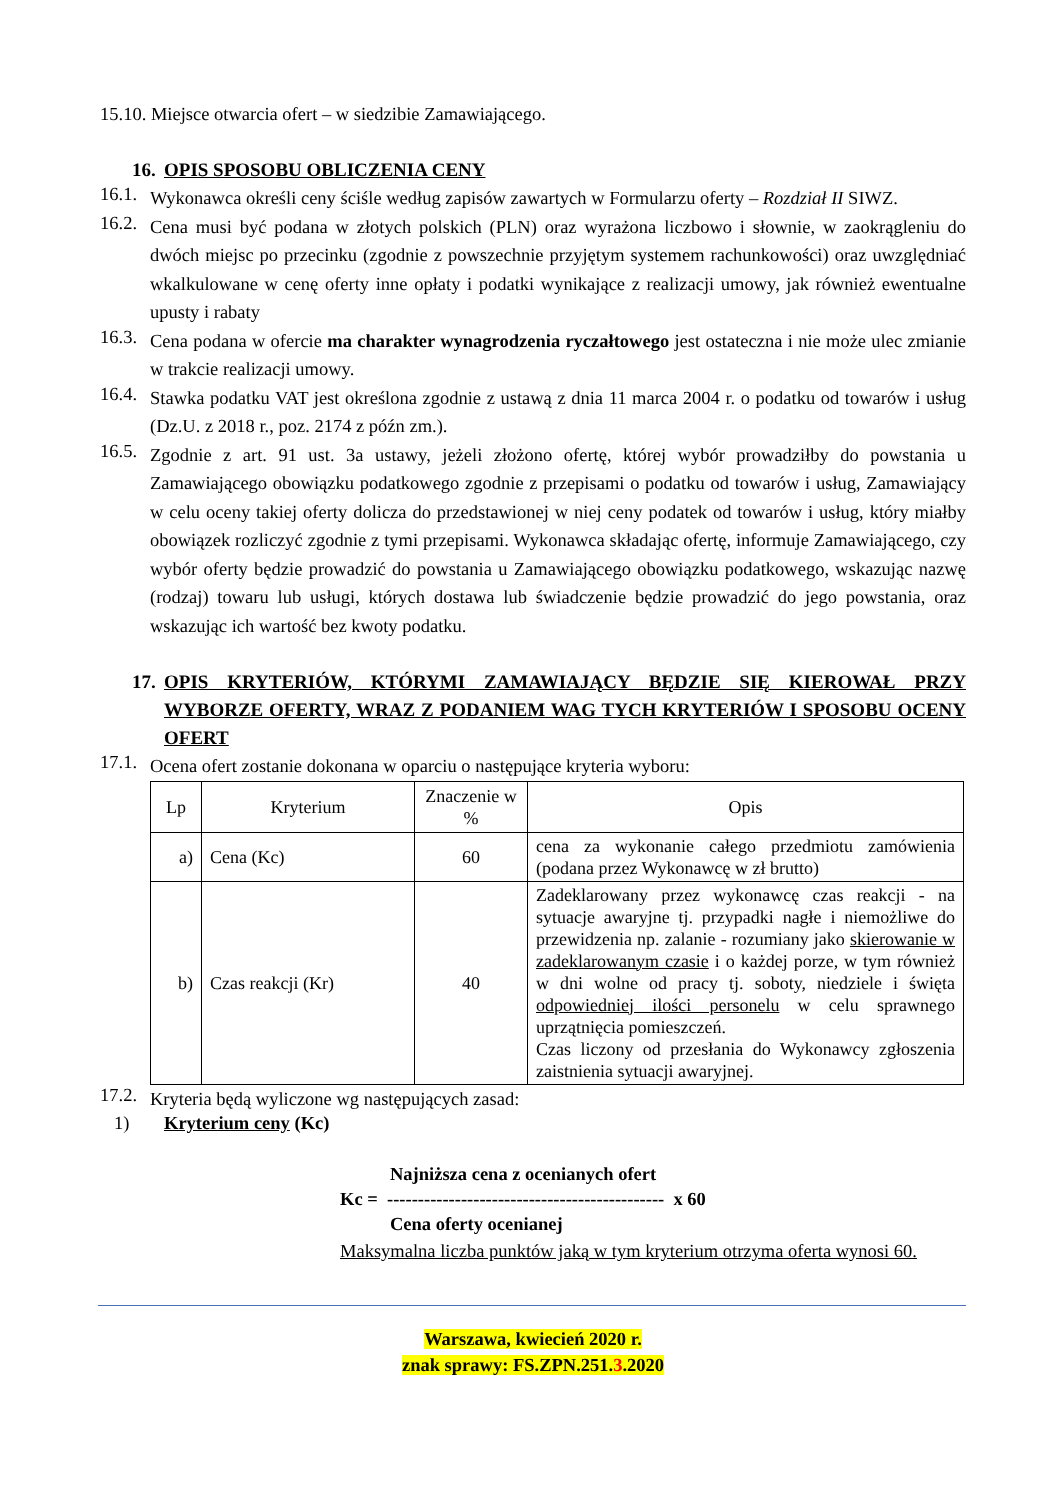15.10. Miejsce otwarcia ofert – w siedzibie Zamawiającego.
16. OPIS SPOSOBU OBLICZENIA CENY
16.1. Wykonawca określi ceny ściśle według zapisów zawartych w Formularzu oferty – Rozdział II SIWZ.
16.2. Cena musi być podana w złotych polskich (PLN) oraz wyrażona liczbowo i słownie, w zaokrągleniu do dwóch miejsc po przecinku (zgodnie z powszechnie przyjętym systemem rachunkowości) oraz uwzględniać wkalkulowane w cenę oferty inne opłaty i podatki wynikające z realizacji umowy, jak również ewentualne upusty i rabaty
16.3. Cena podana w ofercie ma charakter wynagrodzenia ryczałtowego jest ostateczna i nie może ulec zmianie w trakcie realizacji umowy.
16.4. Stawka podatku VAT jest określona zgodnie z ustawą z dnia 11 marca 2004 r. o podatku od towarów i usług (Dz.U. z 2018 r., poz. 2174 z późn zm.).
16.5. Zgodnie z art. 91 ust. 3a ustawy, jeżeli złożono ofertę, której wybór prowadziłby do powstania u Zamawiającego obowiązku podatkowego zgodnie z przepisami o podatku od towarów i usług, Zamawiający w celu oceny takiej oferty dolicza do przedstawionej w niej ceny podatek od towarów i usług, który miałby obowiązek rozliczyć zgodnie z tymi przepisami. Wykonawca składając ofertę, informuje Zamawiającego, czy wybór oferty będzie prowadzić do powstania u Zamawiającego obowiązku podatkowego, wskazując nazwę (rodzaj) towaru lub usługi, których dostawa lub świadczenie będzie prowadzić do jego powstania, oraz wskazując ich wartość bez kwoty podatku.
17. OPIS KRYTERIÓW, KTÓRYMI ZAMAWIAJĄCY BĘDZIE SIĘ KIEROWAŁ PRZY WYBORZE OFERTY, WRAZ Z PODANIEM WAG TYCH KRYTERIÓW I SPOSOBU OCENY OFERT
17.1. Ocena ofert zostanie dokonana w oparciu o następujące kryteria wyboru:
| Lp | Kryterium | Znaczenie w % | Opis |
| --- | --- | --- | --- |
| a) | Cena (Kc) | 60 | cena za wykonanie całego przedmiotu zamówienia (podana przez Wykonawcę w zł brutto) |
| b) | Czas reakcji (Kr) | 40 | Zadeklarowany przez wykonawcę czas reakcji - na sytuacje awaryjne tj. przypadki nagłe i niemożliwe do przewidzenia np. zalanie - rozumiany jako skierowanie w zadeklarowanym czasie i o każdej porze, w tym również w dni wolne od pracy tj. soboty, niedziele i święta odpowiedniej ilości personelu w celu sprawnego uprzątnięcia pomieszczeń. Czas liczony od przesłania do Wykonawcy zgłoszenia zaistnienia sytuacji awaryjnej. |
17.2. Kryteria będą wyliczone wg następujących zasad:
1) Kryterium ceny (Kc)
Najniższa cena z ocenianych ofert
Kc = --------------------------------------------- x 60
Cena oferty ocenianej
Maksymalna liczba punktów jaką w tym kryterium otrzyma oferta wynosi 60.
Warszawa, kwiecień 2020 r.
znak sprawy: FS.ZPN.251.3.2020